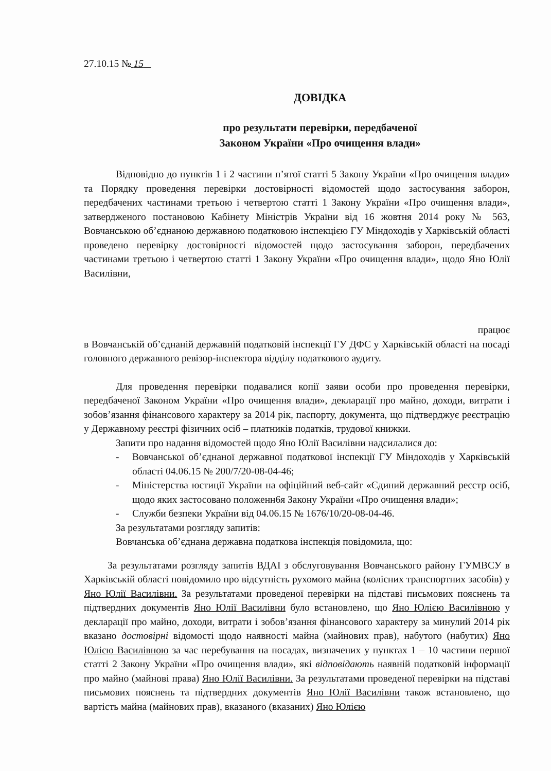27.10.15 № 15
ДОВІДКА
про результати перевірки, передбаченої
Законом України «Про очищення влади»
Відповідно до пунктів 1 і 2 частини п’ятої статті 5 Закону України «Про очищення влади» та Порядку проведення перевірки достовірності відомостей щодо застосування заборон, передбачених частинами третьою і четвертою статті 1 Закону України «Про очищення влади», затвердженого постановою Кабінету Міністрів України від 16 жовтня 2014 року № 563, Вовчанською об’єднаною державною податковою інспекцією ГУ Міндоходів у Харківській області проведено перевірку достовірності відомостей щодо застосування заборон, передбачених частинами третьою і четвертою статті 1 Закону України «Про очищення влади», щодо Яно Юлії Василівни,
працює
в Вовчанській об’єднаній державній податковій інспекції ГУ ДФС у Харківській області на посаді головного державного ревізор-інспектора відділу податкового аудиту.
Для проведення перевірки подавалися копії заяви особи про проведення перевірки, передбаченої Законом України «Про очищення влади», декларації про майно, доходи, витрати і зобов’язання фінансового характеру за 2014 рік, паспорту, документа, що підтверджує реєстрацію у Державному реєстрі фізичних осіб – платників податків, трудової книжки.
Запити про надання відомостей щодо Яно Юлії Василівни надсилалися до:
- Вовчанської об’єднаної державної податкової інспекції ГУ Міндоходів у Харківській області 04.06.15 № 200/7/20-08-04-46;
- Міністерства юстиції України на офіційний веб-сайт «Єдиний державний реєстр осіб, щодо яких застосовано положенн6я Закону України «Про очищення влади»;
- Служби безпеки України від 04.06.15 № 1676/10/20-08-04-46.
За результатами розгляду запитів:
Вовчанська об’єднана державна податкова інспекція повідомила, що:
За результатами розгляду запитів ВДАІ з обслуговування Вовчанського району ГУМВСУ в Харківській області повідомило про відсутність рухомого майна (колісних транспортних засобів) у Яно Юлії Василівни. За результатами проведеної перевірки на підставі письмових пояснень та підтвердних документів Яно Юлії Василівни було встановлено, що Яно Юлією Василівною у декларації про майно, доходи, витрати і зобов’язання фінансового характеру за минулий 2014 рік вказано достовірні відомості щодо наявності майна (майнових прав), набутого (набутих) Яно Юлією Василівною за час перебування на посадах, визначених у пунктах 1 – 10 частини першої статті 2 Закону України «Про очищення влади», які відповідають наявній податковій інформації про майно (майнові права) Яно Юлії Василівни. За результатами проведеної перевірки на підставі письмових пояснень та підтвердних документів Яно Юлії Василівни також встановлено, що вартість майна (майнових прав), вказаного (вказаних) Яно Юлією